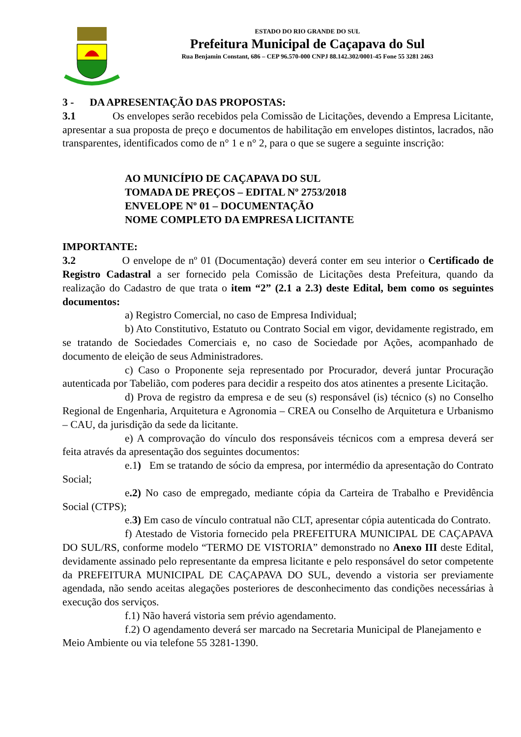ESTADO DO RIO GRANDE DO SUL
Prefeitura Municipal de Caçapava do Sul
Rua Benjamin Constant, 686 – CEP 96.570-000 CNPJ 88.142.302/0001-45 Fone 55 3281 2463
3 - DA APRESENTAÇÃO DAS PROPOSTAS:
3.1 Os envelopes serão recebidos pela Comissão de Licitações, devendo a Empresa Licitante, apresentar a sua proposta de preço e documentos de habilitação em envelopes distintos, lacrados, não transparentes, identificados como de n° 1 e n° 2, para o que se sugere a seguinte inscrição:
AO MUNICÍPIO DE CAÇAPAVA DO SUL
TOMADA DE PREÇOS – EDITAL Nº 2753/2018
ENVELOPE Nº 01 – DOCUMENTAÇÃO
NOME COMPLETO DA EMPRESA LICITANTE
IMPORTANTE:
3.2 O envelope de nº 01 (Documentação) deverá conter em seu interior o Certificado de Registro Cadastral a ser fornecido pela Comissão de Licitações desta Prefeitura, quando da realização do Cadastro de que trata o item “2” (2.1 a 2.3) deste Edital, bem como os seguintes documentos:
a) Registro Comercial, no caso de Empresa Individual;
b) Ato Constitutivo, Estatuto ou Contrato Social em vigor, devidamente registrado, em se tratando de Sociedades Comerciais e, no caso de Sociedade por Ações, acompanhado de documento de eleição de seus Administradores.
c) Caso o Proponente seja representado por Procurador, deverá juntar Procuração autenticada por Tabelião, com poderes para decidir a respeito dos atos atinentes a presente Licitação.
d) Prova de registro da empresa e de seu (s) responsável (is) técnico (s) no Conselho Regional de Engenharia, Arquitetura e Agronomia – CREA ou Conselho de Arquitetura e Urbanismo – CAU, da jurisdição da sede da licitante.
e) A comprovação do vínculo dos responsáveis técnicos com a empresa deverá ser feita através da apresentação dos seguintes documentos:
e.1) Em se tratando de sócio da empresa, por intermédio da apresentação do Contrato Social;
e.2) No caso de empregado, mediante cópia da Carteira de Trabalho e Previdência Social (CTPS);
e.3) Em caso de vínculo contratual não CLT, apresentar cópia autenticada do Contrato.
f) Atestado de Vistoria fornecido pela PREFEITURA MUNICIPAL DE CAÇAPAVA DO SUL/RS, conforme modelo “TERMO DE VISTORIA” demonstrado no Anexo III deste Edital, devidamente assinado pelo representante da empresa licitante e pelo responsável do setor competente da PREFEITURA MUNICIPAL DE CAÇAPAVA DO SUL, devendo a vistoria ser previamente agendada, não sendo aceitas alegações posteriores de desconhecimento das condições necessárias à execução dos serviços.
f.1) Não haverá vistoria sem prévio agendamento.
f.2) O agendamento deverá ser marcado na Secretaria Municipal de Planejamento e Meio Ambiente ou via telefone 55 3281-1390.